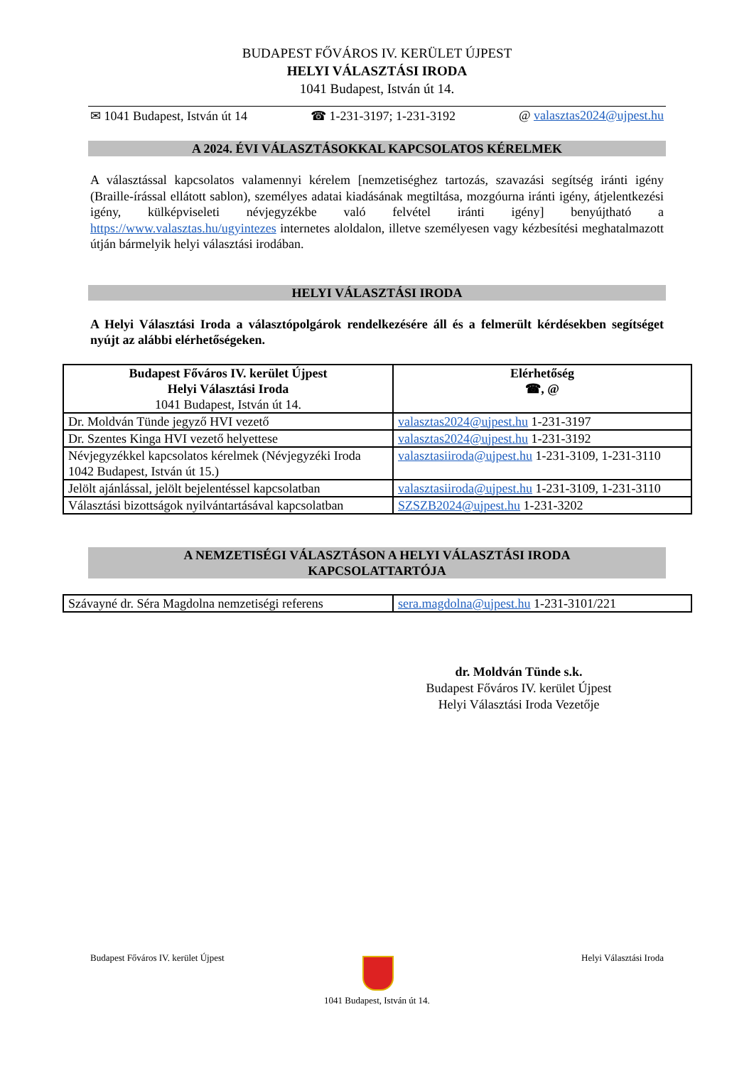BUDAPEST FŐVÁROS IV. KERÜLET ÚJPEST
HELYI VÁLASZTÁSI IRODA
1041 Budapest, István út 14.
✉ 1041 Budapest, István út 14 ☎ 1-231-3197; 1-231-3192 @ valasztas2024@ujpest.hu
A 2024. ÉVI VÁLASZTÁSOKKAL KAPCSOLATOS KÉRELMEK
A választással kapcsolatos valamennyi kérelem [nemzetiséghez tartozás, szavazási segítség iránti igény (Braille-írással ellátott sablon), személyes adatai kiadásának megtiltása, mozgóurna iránti igény, átjelentkezési igény, külképviseleti névjegyzékbe való felvétel iránti igény] benyújtható a https://www.valasztas.hu/ugyintezes internetes aloldalon, illetve személyesen vagy kézbesítési meghatalmazott útján bármelyik helyi választási irodában.
HELYI VÁLASZTÁSI IRODA
A Helyi Választási Iroda a választópolgárok rendelkezésére áll és a felmerült kérdésekben segítséget nyújt az alábbi elérhetőségeken.
| Budapest Főváros IV. kerület Újpest Helyi Választási Iroda 1041 Budapest, István út 14. | Elérhetőség ☎, @ |
| --- | --- |
| Dr. Moldván Tünde jegyző HVI vezető | valasztas2024@ujpest.hu 1-231-3197 |
| Dr. Szentes Kinga HVI vezető helyettese | valasztas2024@ujpest.hu 1-231-3192 |
| Névjegyzékkel kapcsolatos kérelmek (Névjegyzéki Iroda 1042 Budapest, István út 15.) | valasztasiiroda@ujpest.hu 1-231-3109, 1-231-3110 |
| Jelölt ajánlással, jelölt bejelentéssel kapcsolatban | valasztasiiroda@ujpest.hu 1-231-3109, 1-231-3110 |
| Választási bizottságok nyilvántartásával kapcsolatban | SZSZB2024@ujpest.hu 1-231-3202 |
A NEMZETISÉGI VÁLASZTÁSON A HELYI VÁLASZTÁSI IRODA
KAPCSOLATTARTÓJA
| Szávayné dr. Séra Magdolna nemzetiségi referens | sera.magdolna@ujpest.hu 1-231-3101/221 |
dr. Moldván Tünde s.k.
Budapest Főváros IV. kerület Újpest
Helyi Választási Iroda Vezetője
Budapest Főváros IV. kerület Újpest Helyi Választási Iroda
1041 Budapest, István út 14.